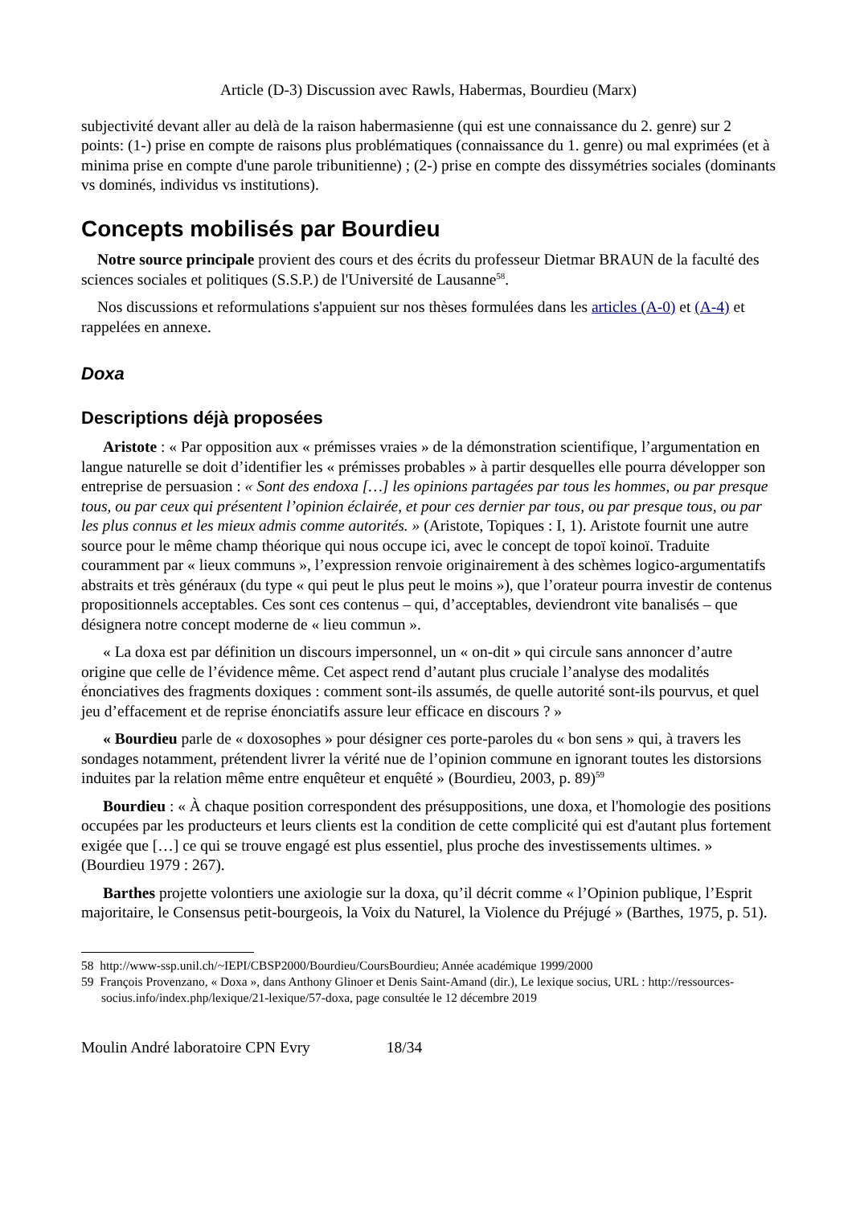Article (D-3) Discussion avec Rawls, Habermas, Bourdieu (Marx)
subjectivité devant aller au delà de la raison habermasienne (qui est une connaissance du 2. genre) sur 2 points: (1-) prise en compte de raisons plus problématiques (connaissance du 1. genre) ou mal exprimées (et à minima prise en compte d'une parole tribunitienne) ; (2-) prise en compte des dissymétries sociales (dominants vs dominés, individus vs institutions).
Concepts mobilisés par Bourdieu
Notre source principale provient des cours et des écrits du professeur Dietmar BRAUN de la faculté des sciences sociales et politiques (S.S.P.) de l'Université de Lausanne<sup>58</sup>.
Nos discussions et reformulations s'appuient sur nos thèses formulées dans les articles (A-0) et (A-4) et rappelées en annexe.
Doxa
Descriptions déjà proposées
Aristote : « Par opposition aux « prémisses vraies » de la démonstration scientifique, l’argumentation en langue naturelle se doit d’identifier les « prémisses probables » à partir desquelles elle pourra développer son entreprise de persuasion : « Sont des endoxa […] les opinions partagées par tous les hommes, ou par presque tous, ou par ceux qui présentent l’opinion éclairée, et pour ces dernier par tous, ou par presque tous, ou par les plus connus et les mieux admis comme autorités. » (Aristote, Topiques : I, 1). Aristote fournit une autre source pour le même champ théorique qui nous occupe ici, avec le concept de topoï koinoï. Traduite couramment par « lieux communs », l’expression renvoie originairement à des schèmes logico-argumentatifs abstraits et très généraux (du type « qui peut le plus peut le moins »), que l’orateur pourra investir de contenus propositionnels acceptables. Ces sont ces contenus – qui, d’acceptables, deviendront vite banalisés – que désignera notre concept moderne de « lieu commun ».
« La doxa est par définition un discours impersonnel, un « on-dit » qui circule sans annoncer d’autre origine que celle de l’évidence même. Cet aspect rend d’autant plus cruciale l’analyse des modalités énonciatives des fragments doxiques : comment sont-ils assumés, de quelle autorité sont-ils pourvus, et quel jeu d’effacement et de reprise énonciatifs assure leur efficace en discours ? »
« Bourdieu parle de « doxosophes » pour désigner ces porte-paroles du « bon sens » qui, à travers les sondages notamment, prétendent livrer la vérité nue de l’opinion commune en ignorant toutes les distorsions induites par la relation même entre enquêteur et enquêté » (Bourdieu, 2003, p. 89)<sup>59</sup>
Bourdieu : « À chaque position correspondent des présuppositions, une doxa, et l'homologie des positions occupées par les producteurs et leurs clients est la condition de cette complicité qui est d'autant plus fortement exigée que […] ce qui se trouve engagé est plus essentiel, plus proche des investissements ultimes. » (Bourdieu 1979 : 267).
Barthes projette volontiers une axiologie sur la doxa, qu’il décrit comme « l’Opinion publique, l’Esprit majoritaire, le Consensus petit-bourgeois, la Voix du Naturel, la Violence du Préjugé » (Barthes, 1975, p. 51).
58 http://www-ssp.unil.ch/~IEPI/CBSP2000/Bourdieu/CoursBourdieu; Année académique 1999/2000
59 François Provenzano, « Doxa », dans Anthony Glinoer et Denis Saint-Amand (dir.), Le lexique socius, URL : http://ressources-socius.info/index.php/lexique/21-lexique/57-doxa, page consultée le 12 décembre 2019
Moulin André laboratoire CPN Evry 18/34